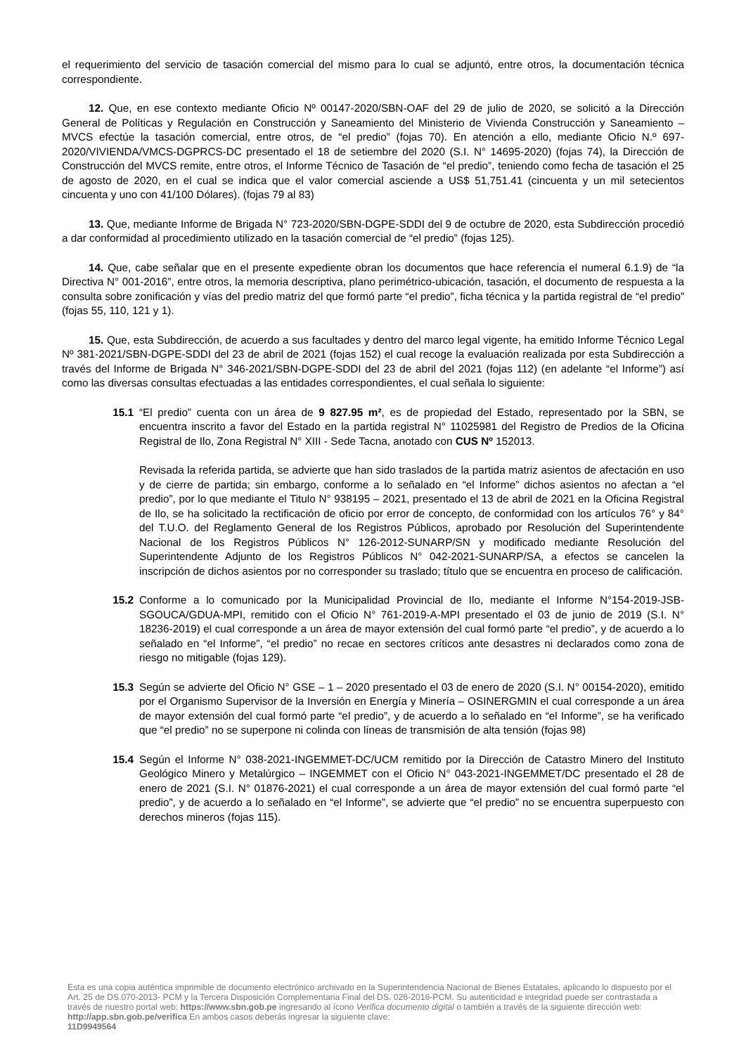el requerimiento del servicio de tasación comercial del mismo para lo cual se adjuntó, entre otros, la documentación técnica correspondiente.
12. Que, en ese contexto mediante Oficio Nº 00147-2020/SBN-OAF del 29 de julio de 2020, se solicitó a la Dirección General de Políticas y Regulación en Construcción y Saneamiento del Ministerio de Vivienda Construcción y Saneamiento – MVCS efectúe la tasación comercial, entre otros, de “el predio” (fojas 70). En atención a ello, mediante Oficio N.º 697-2020/VIVIENDA/VMCS-DGPRCS-DC presentado el 18 de setiembre del 2020 (S.I. N° 14695-2020) (fojas 74), la Dirección de Construcción del MVCS remite, entre otros, el Informe Técnico de Tasación de “el predio”, teniendo como fecha de tasación el 25 de agosto de 2020, en el cual se indica que el valor comercial asciende a US$ 51,751.41 (cincuenta y un mil setecientos cincuenta y uno con 41/100 Dólares). (fojas 79 al 83)
13. Que, mediante Informe de Brigada N° 723-2020/SBN-DGPE-SDDI del 9 de octubre de 2020, esta Subdirección procedió a dar conformidad al procedimiento utilizado en la tasación comercial de “el predio” (fojas 125).
14. Que, cabe señalar que en el presente expediente obran los documentos que hace referencia el numeral 6.1.9) de “la Directiva N° 001-2016”, entre otros, la memoria descriptiva, plano perimétrico-ubicación, tasación, el documento de respuesta a la consulta sobre zonificación y vías del predio matriz del que formó parte “el predio”, ficha técnica y la partida registral de “el predio” (fojas 55, 110, 121 y 1).
15. Que, esta Subdirección, de acuerdo a sus facultades y dentro del marco legal vigente, ha emitido Informe Técnico Legal Nº 381-2021/SBN-DGPE-SDDI del 23 de abril de 2021 (fojas 152) el cual recoge la evaluación realizada por esta Subdirección a través del Informe de Brigada N° 346-2021/SBN-DGPE-SDDI del 23 de abril del 2021 (fojas 112) (en adelante “el Informe”) así como las diversas consultas efectuadas a las entidades correspondientes, el cual señala lo siguiente:
15.1 “El predio” cuenta con un área de 9 827.95 m², es de propiedad del Estado, representado por la SBN, se encuentra inscrito a favor del Estado en la partida registral N° 11025981 del Registro de Predios de la Oficina Registral de Ilo, Zona Registral N° XIII - Sede Tacna, anotado con CUS Nº 152013.
Revisada la referida partida, se advierte que han sido traslados de la partida matriz asientos de afectación en uso y de cierre de partida; sin embargo, conforme a lo señalado en “el Informe” dichos asientos no afectan a “el predio”, por lo que mediante el Titulo N° 938195 – 2021, presentado el 13 de abril de 2021 en la Oficina Registral de Ilo, se ha solicitado la rectificación de oficio por error de concepto, de conformidad con los artículos 76° y 84° del T.U.O. del Reglamento General de los Registros Públicos, aprobado por Resolución del Superintendente Nacional de los Registros Públicos N° 126-2012-SUNARP/SN y modificado mediante Resolución del Superintendente Adjunto de los Registros Públicos N° 042-2021-SUNARP/SA, a efectos se cancelen la inscripción de dichos asientos por no corresponder su traslado; título que se encuentra en proceso de calificación.
15.2 Conforme a lo comunicado por la Municipalidad Provincial de Ilo, mediante el Informe N°154-2019-JSB-SGOUCA/GDUA-MPI, remitido con el Oficio N° 761-2019-A-MPI presentado el 03 de junio de 2019 (S.I. N° 18236-2019) el cual corresponde a un área de mayor extensión del cual formó parte “el predio”, y de acuerdo a lo señalado en “el Informe”, “el predio” no recae en sectores críticos ante desastres ni declarados como zona de riesgo no mitigable (fojas 129).
15.3 Según se advierte del Oficio N° GSE – 1 – 2020 presentado el 03 de enero de 2020 (S.I. N° 00154-2020), emitido por el Organismo Supervisor de la Inversión en Energía y Minería – OSINERGMIN el cual corresponde a un área de mayor extensión del cual formó parte “el predio”, y de acuerdo a lo señalado en “el Informe”, se ha verificado que “el predio” no se superpone ni colinda con líneas de transmisión de alta tensión (fojas 98)
15.4 Según el Informe N° 038-2021-INGEMMET-DC/UCM remitido por la Dirección de Catastro Minero del Instituto Geológico Minero y Metalúrgico – INGEMMET con el Oficio N° 043-2021-INGEMMET/DC presentado el 28 de enero de 2021 (S.I. N° 01876-2021) el cual corresponde a un área de mayor extensión del cual formó parte “el predio”, y de acuerdo a lo señalado en “el Informe”, se advierte que “el predio” no se encuentra superpuesto con derechos mineros (fojas 115).
Esta es una copia auténtica imprimible de documento electrónico archivado en la Superintendencia Nacional de Bienes Estatales, aplicando lo dispuesto por el Art. 25 de DS.070-2013- PCM y la Tercera Disposición Complementaria Final del DS. 026-2016-PCM. Su autenticidad e integridad puede ser contrastada a través de nuestro portal web: https://www.sbn.gob.pe ingresando al ícono Verifica documento digital o también a través de la siguiente dirección web: http://app.sbn.gob.pe/verifica En ambos casos deberás ingresar la siguiente clave:
11D9949564